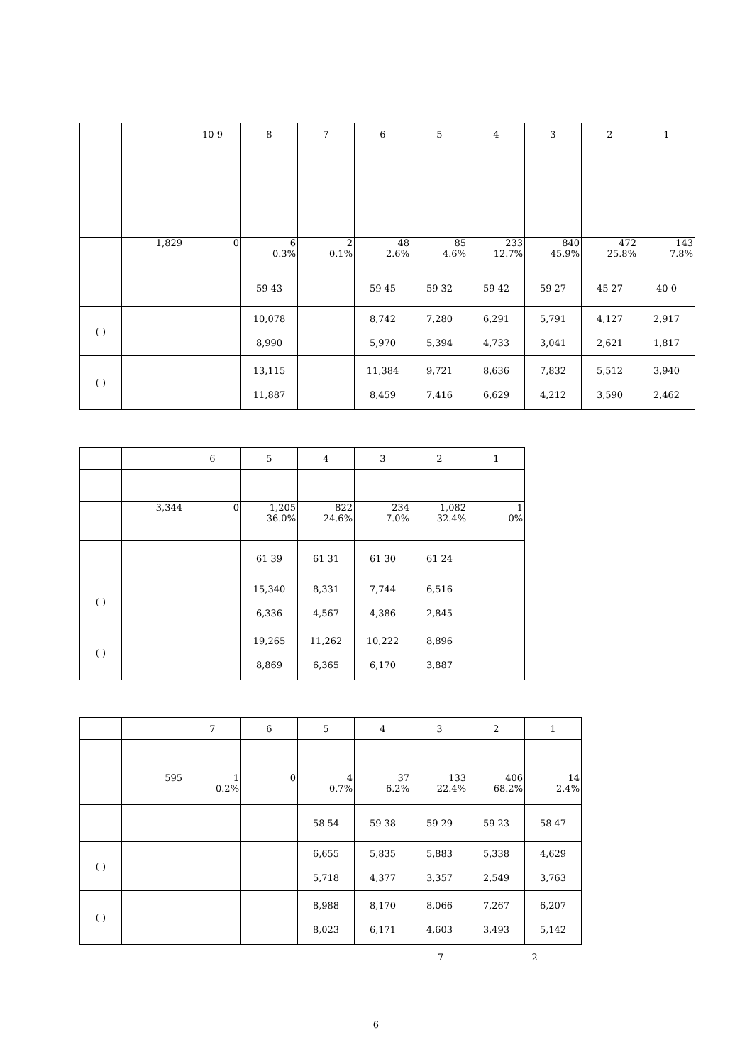| | | 10 9 | 8 | 7 | 6 | 5 | 4 | 3 | 2 | 1 |
| | 1,829 | 0 | 6 0.3% | 2 0.1% | 48 2.6% | 85 4.6% | 233 12.7% | 840 45.9% | 472 25.8% | 143 7.8% |
| | | | 59 43 | | 59 45 | 59 32 | 59 42 | 59 27 | 45 27 | 40 0 |
| ( ) | | | 10,078 8,990 | | 8,742 5,970 | 7,280 5,394 | 6,291 4,733 | 5,791 3,041 | 4,127 2,621 | 2,917 1,817 |
| ( ) | | | 13,115 11,887 | | 11,384 8,459 | 9,721 7,416 | 8,636 6,629 | 7,832 4,212 | 5,512 3,590 | 3,940 2,462 |
| | | 6 | 5 | 4 | 3 | 2 | 1 |
| | 3,344 | 0 | 1,205 36.0% | 822 24.6% | 234 7.0% | 1,082 32.4% | 1 0% |
| | | | 61 39 | 61 31 | 61 30 | 61 24 | |
| ( ) | | | 15,340 6,336 | 8,331 4,567 | 7,744 4,386 | 6,516 2,845 | |
| ( ) | | | 19,265 8,869 | 11,262 6,365 | 10,222 6,170 | 8,896 3,887 | |
| | | 7 | 6 | 5 | 4 | 3 | 2 | 1 |
| | 595 | 1 0.2% | 0 | 4 0.7% | 37 6.2% | 133 22.4% | 406 68.2% | 14 2.4% |
| | | | | 58 54 | 59 38 | 59 29 | 59 23 | 58 47 |
| ( ) | | | | 6,655 5,718 | 5,835 4,377 | 5,883 3,357 | 5,338 2,549 | 4,629 3,763 |
| ( ) | | | | 8,988 8,023 | 8,170 6,171 | 8,066 4,603 | 7,267 3,493 | 6,207 5,142 |
7 2
6